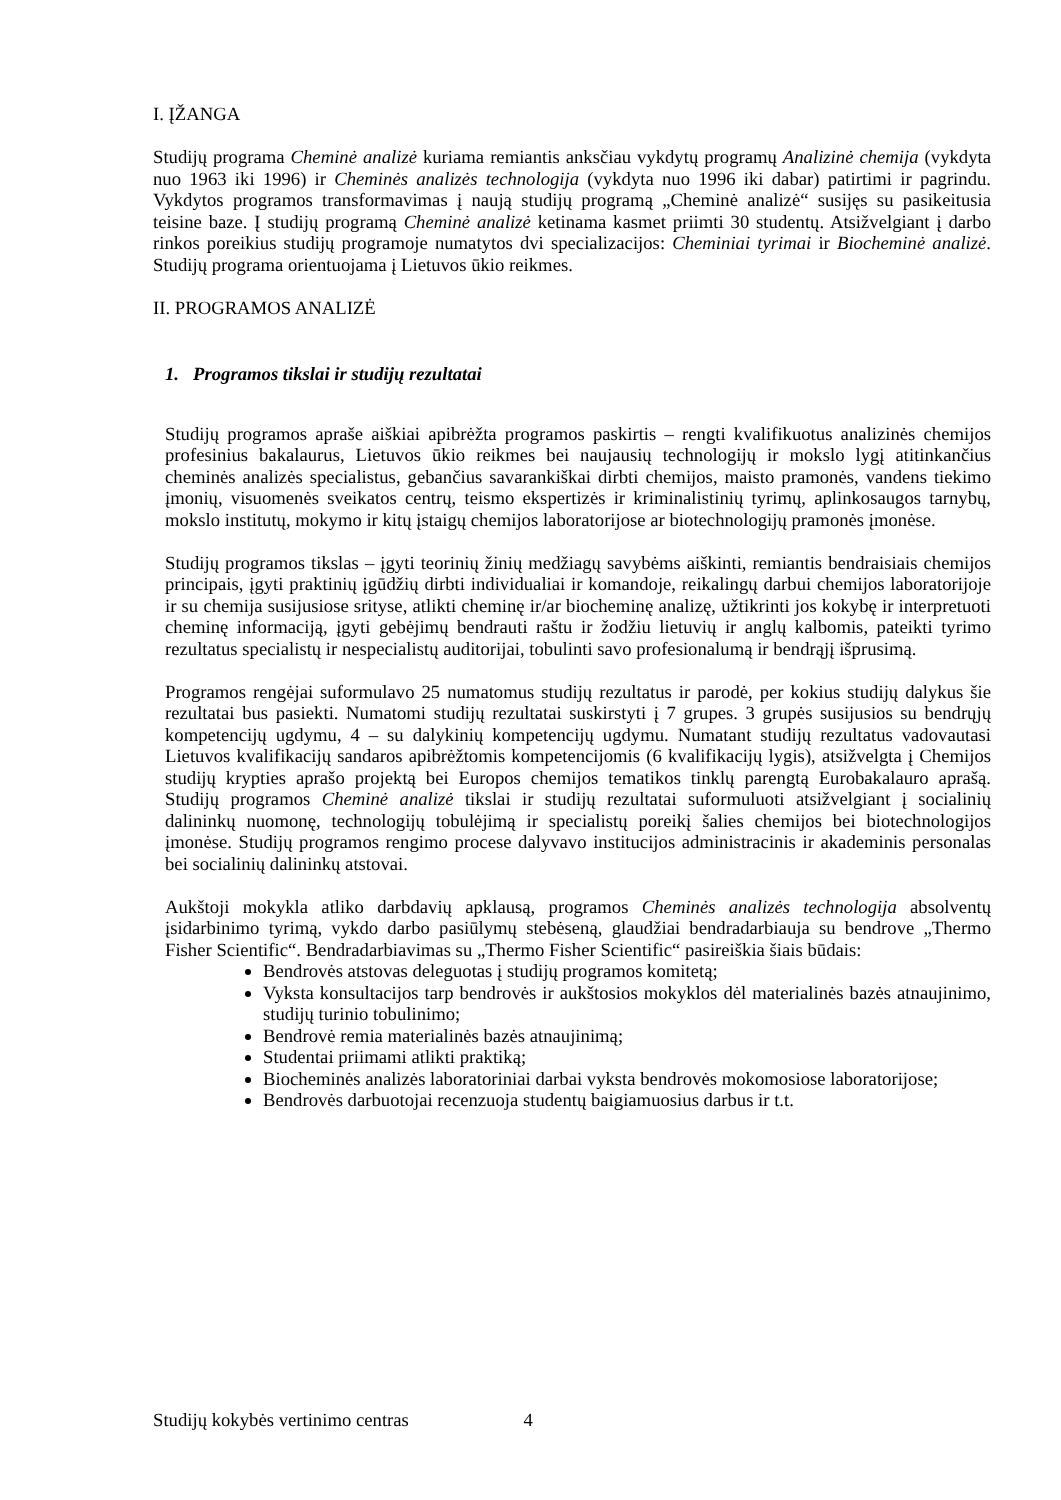I. ĮŽANGA
Studijų programa Cheminė analizė kuriama remiantis anksčiau vykdytų programų Analizinė chemija (vykdyta nuo 1963 iki 1996) ir Cheminės analizės technologija (vykdyta nuo 1996 iki dabar) patirtimi ir pagrindu. Vykdytos programos transformavimas į naują studijų programą „Cheminė analizė“ susijęs su pasikeitusia teisine baze. Į studijų programą Cheminė analizė ketinama kasmet priimti 30 studentų. Atsižvelgiant į darbo rinkos poreikius studijų programoje numatytos dvi specializacijos: Cheminiai tyrimai ir Biocheminė analizė. Studijų programa orientuojama į Lietuvos ūkio reikmes.
II. PROGRAMOS ANALIZĖ
1. Programos tikslai ir studijų rezultatai
Studijų programos apraše aiškiai apibrėžta programos paskirtis – rengti kvalifikuotus analizinės chemijos profesinius bakalaurus, Lietuvos ūkio reikmes bei naujausių technologijų ir mokslo lygį atitinkančius cheminės analizės specialistus, gebančius savarankiškai dirbti chemijos, maisto pramonės, vandens tiekimo įmonių, visuomenės sveikatos centrų, teismo ekspertizės ir kriminalistinių tyrimų, aplinkosaugos tarnybų, mokslo institutų, mokymo ir kitų įstaigų chemijos laboratorijose ar biotechnologijų pramonės įmonėse.
Studijų programos tikslas – įgyti teorinių žinių medžiagų savybėms aiškinti, remiantis bendraisiais chemijos principais, įgyti praktinių įgūdžių dirbti individualiai ir komandoje, reikalingų darbui chemijos laboratorijoje ir su chemija susijusiose srityse, atlikti cheminę ir/ar biocheminę analizę, užtikrinti jos kokybę ir interpretuoti cheminę informaciją, įgyti gebėjimų bendrauti raštu ir žodžiu lietuvių ir anglų kalbomis, pateikti tyrimo rezultatus specialistų ir nespecialistų auditorijai, tobulinti savo profesionalumą ir bendrąjį išprusimą.
Programos rengėjai suformulavo 25 numatomus studijų rezultatus ir parodė, per kokius studijų dalykus šie rezultatai bus pasiekti. Numatomi studijų rezultatai suskirstyti į 7 grupes. 3 grupės susijusios su bendrųjų kompetencijų ugdymu, 4 – su dalykinių kompetencijų ugdymu. Numatant studijų rezultatus vadovautasi Lietuvos kvalifikacijų sandaros apibrėžtomis kompetencijomis (6 kvalifikacijų lygis), atsižvelgta į Chemijos studijų krypties aprašo projektą bei Europos chemijos tematikos tinklų parengtą Eurobakalauro aprašą. Studijų programos Cheminė analizė tikslai ir studijų rezultatai suformuluoti atsižvelgiant į socialinių dalininkų nuomonę, technologijų tobulėjimą ir specialistų poreikį šalies chemijos bei biotechnologijos įmonėse. Studijų programos rengimo procese dalyvavo institucijos administracinis ir akademinis personalas bei socialinių dalininkų atstovai.
Aukštoji mokykla atliko darbdavių apklausą, programos Cheminės analizės technologija absolventų įsidarbinimo tyrimą, vykdo darbo pasiūlymų stebėseną, glaudžiai bendradarbiauja su bendrove „Thermo Fisher Scientific“. Bendradarbiavimas su „Thermo Fisher Scientific“ pasireiškia šiais būdais:
Bendrovės atstovas deleguotas į studijų programos komitetą;
Vyksta konsultacijos tarp bendrovės ir aukštosios mokyklos dėl materialinės bazės atnaujinimo, studijų turinio tobulinimo;
Bendrovė remia materialinės bazės atnaujinimą;
Studentai priimami atlikti praktiką;
Biocheminės analizės laboratoriniai darbai vyksta bendrovės mokomosiose laboratorijose;
Bendrovės darbuotojai recenzuoja studentų baigiamuosius darbus ir t.t.
Studijų kokybės vertinimo centras 4